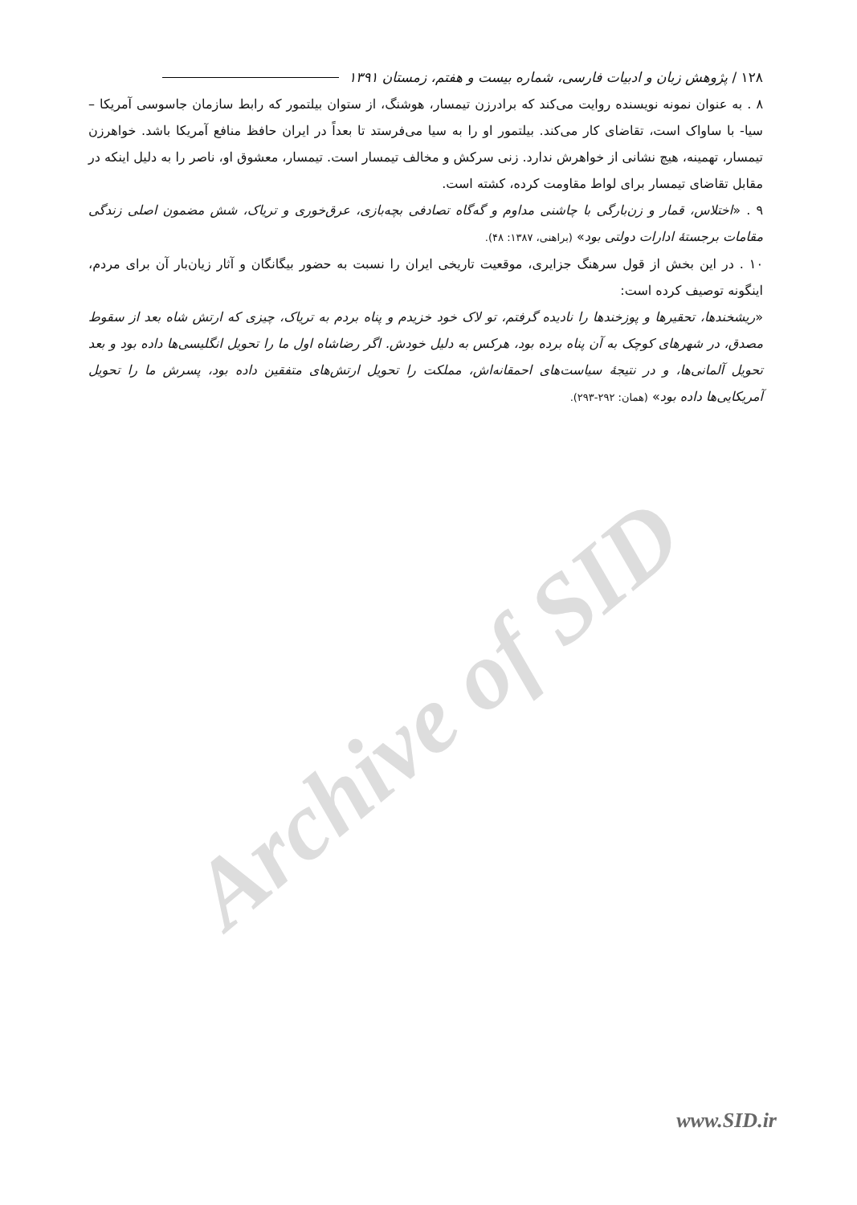Archive of SID
۱۲۸ / پژوهش زبان و ادبیات فارسی، شماره بیست و هفتم، زمستان ۱۳۹۱
۸ . به عنوان نمونه نویسنده روایت می‌کند که برادرزن تیمسار، هوشنگ، از ستوان بیلتمور که رابط سازمان جاسوسی آمریکا – سیا- با ساواک است، تقاضای کار می‌کند. بیلتمور او را به سیا می‌فرستد تا بعداً در ایران حافظ منافع آمریکا باشد. خواهرزن تیمسار، تهمینه، هیچ نشانی از خواهرش ندارد. زنی سرکش و مخالف تیمسار است. تیمسار، معشوق او، ناصر را به دلیل اینکه در مقابل تقاضای تیمسار برای لواط مقاومت کرده، کشته است.
۹ . «اختلاس، قمار و زن‌بارگی با چاشنی مداوم و گه‌گاه تصادفی بچه‌بازی، عرق‌خوری و تریاک، شش مضمون اصلی زندگی مقامات برجستهٔ ادارات دولتی بود» (براهنی، ۱۳۸۷: ۴۸).
۱۰ . در این بخش از قول سرهنگ جزایری، موقعیت تاریخی ایران را نسبت به حضور بیگانگان و آثار زیان‌بار آن برای مردم، اینگونه توصیف کرده است:
«ریشخندها، تحقیرها و پوزخندها را نادیده گرفتم، تو لاک خود خزیدم و پناه بردم به تریاک، چیزی که ارتش شاه بعد از سقوط مصدق، در شهرهای کوچک به آن پناه برده بود، هرکس به دلیل خودش. اگر رضاشاه اول ما را تحویل انگلیسی‌ها داده بود و بعد تحویل آلمانی‌ها، و در نتیجهٔ سیاست‌های احمقانه‌اش، مملکت را تحویل ارتش‌های متفقین داده بود، پسرش ما را تحویل آمریکایی‌ها داده بود» (همان: ۲۹۲-۲۹۳).
www.SID.ir